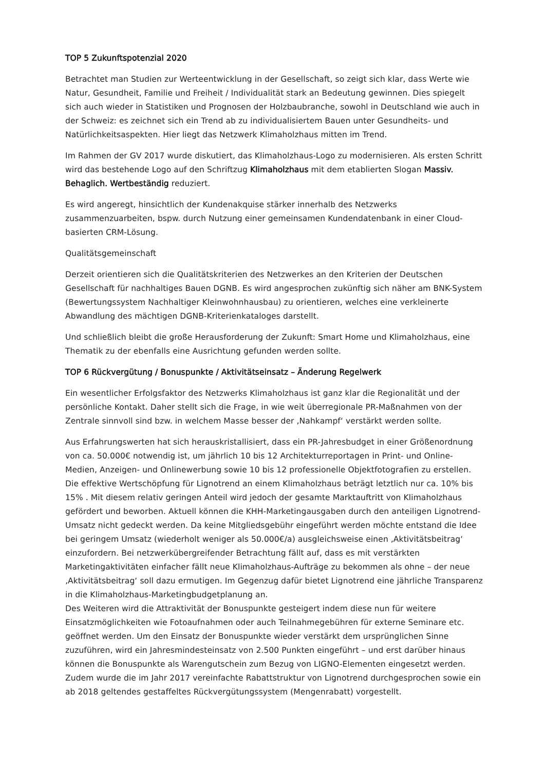TOP 5 Zukunftspotenzial 2020
Betrachtet man Studien zur Werteentwicklung in der Gesellschaft, so zeigt sich klar, dass Werte wie Natur, Gesundheit, Familie und Freiheit / Individualität stark an Bedeutung gewinnen. Dies spiegelt sich auch wieder in Statistiken und Prognosen der Holzbaubranche, sowohl in Deutschland wie auch in der Schweiz: es zeichnet sich ein Trend ab zu individualisiertem Bauen unter Gesundheits- und Natürlichkeitsaspekten. Hier liegt das Netzwerk Klimaholzhaus mitten im Trend.
Im Rahmen der GV 2017 wurde diskutiert, das Klimaholzhaus-Logo zu modernisieren. Als ersten Schritt wird das bestehende Logo auf den Schriftzug Klimaholzhaus mit dem etablierten Slogan Massiv. Behaglich. Wertbeständig reduziert.
Es wird angeregt, hinsichtlich der Kundenakquise stärker innerhalb des Netzwerks zusammenzuarbeiten, bspw. durch Nutzung einer gemeinsamen Kundendatenbank in einer Cloud-basierten CRM-Lösung.
Qualitätsgemeinschaft
Derzeit orientieren sich die Qualitätskriterien des Netzwerkes an den Kriterien der Deutschen Gesellschaft für nachhaltiges Bauen DGNB. Es wird angesprochen zukünftig sich näher am BNK-System (Bewertungssystem Nachhaltiger Kleinwohnhausbau) zu orientieren, welches eine verkleinerte Abwandlung des mächtigen DGNB-Kriterienkataloges darstellt.
Und schließlich bleibt die große Herausforderung der Zukunft: Smart Home und Klimaholzhaus, eine Thematik zu der ebenfalls eine Ausrichtung gefunden werden sollte.
TOP 6 Rückvergütung / Bonuspunkte / Aktivitätseinsatz – Änderung Regelwerk
Ein wesentlicher Erfolgsfaktor des Netzwerks Klimaholzhaus ist ganz klar die Regionalität und der persönliche Kontakt. Daher stellt sich die Frage, in wie weit überregionale PR-Maßnahmen von der Zentrale sinnvoll sind bzw. in welchem Masse besser der ‚Nahkampf‘ verstärkt werden sollte.
Aus Erfahrungswerten hat sich herauskristallisiert, dass ein PR-Jahresbudget in einer Größenordnung von ca. 50.000€ notwendig ist, um jährlich 10 bis 12 Architekturreportagen in Print- und Online-Medien, Anzeigen- und Onlinewerbung sowie 10 bis 12 professionelle Objektfotografien zu erstellen. Die effektive Wertschöpfung für Lignotrend an einem Klimaholzhaus beträgt letztlich nur ca. 10% bis 15% . Mit diesem relativ geringen Anteil wird jedoch der gesamte Marktauftritt von Klimaholzhaus gefördert und beworben. Aktuell können die KHH-Marketingausgaben durch den anteiligen Lignotrend-Umsatz nicht gedeckt werden. Da keine Mitgliedsgebühr eingeführt werden möchte entstand die Idee bei geringem Umsatz (wiederholt weniger als 50.000€/a) ausgleichsweise einen ‚Aktivitätsbeitrag‘ einzufordern. Bei netzwerkübergreifender Betrachtung fällt auf, dass es mit verstärkten Marketingaktivitäten einfacher fällt neue Klimaholzhaus-Aufträge zu bekommen als ohne – der neue ‚Aktivitätsbeitrag‘ soll dazu ermutigen. Im Gegenzug dafür bietet Lignotrend eine jährliche Transparenz in die Klimaholzhaus-Marketingbudgetplanung an.
Des Weiteren wird die Attraktivität der Bonuspunkte gesteigert indem diese nun für weitere Einsatzmöglichkeiten wie Fotoaufnahmen oder auch Teilnahmegebühren für externe Seminare etc. geöffnet werden. Um den Einsatz der Bonuspunkte wieder verstärkt dem ursprünglichen Sinne zuzuführen, wird ein Jahresmindesteinsatz von 2.500 Punkten eingeführt – und erst darüber hinaus können die Bonuspunkte als Warengutschein zum Bezug von LIGNO-Elementen eingesetzt werden.
Zudem wurde die im Jahr 2017 vereinfachte Rabattstruktur von Lignotrend durchgesprochen sowie ein ab 2018 geltendes gestaffeltes Rückvergütungssystem (Mengenrabatt) vorgestellt.